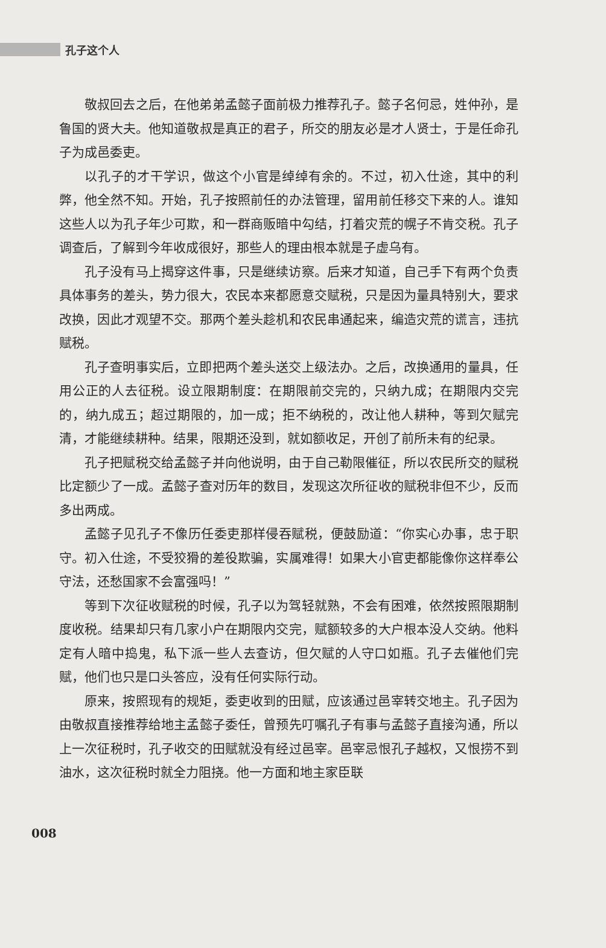孔子这个人
敬叔回去之后，在他弟弟孟懿子面前极力推荐孔子。懿子名何忌，姓仲孙，是鲁国的贤大夫。他知道敬叔是真正的君子，所交的朋友必是才人贤士，于是任命孔子为成邑委吏。
以孔子的才干学识，做这个小官是绰绰有余的。不过，初入仕途，其中的利弊，他全然不知。开始，孔子按照前任的办法管理，留用前任移交下来的人。谁知这些人以为孔子年少可欺，和一群商贩暗中勾结，打着灾荒的幌子不肯交税。孔子调查后，了解到今年收成很好，那些人的理由根本就是子虚乌有。
孔子没有马上揭穿这件事，只是继续访察。后来才知道，自己手下有两个负责具体事务的差头，势力很大，农民本来都愿意交赋税，只是因为量具特别大，要求改换，因此才观望不交。那两个差头趁机和农民串通起来，编造灾荒的谎言，违抗赋税。
孔子查明事实后，立即把两个差头送交上级法办。之后，改换通用的量具，任用公正的人去征税。设立限期制度：在期限前交完的，只纳九成；在期限内交完的，纳九成五；超过期限的，加一成；拒不纳税的，改让他人耕种，等到欠赋完清，才能继续耕种。结果，限期还没到，就如额收足，开创了前所未有的纪录。
孔子把赋税交给孟懿子并向他说明，由于自己勒限催征，所以农民所交的赋税比定额少了一成。孟懿子查对历年的数目，发现这次所征收的赋税非但不少，反而多出两成。
孟懿子见孔子不像历任委吏那样侵吞赋税，便鼓励道：“你实心办事，忠于职守。初入仕途，不受狡猾的差役欺骗，实属难得！如果大小官吏都能像你这样奉公守法，还愁国家不会富强吗！”
等到下次征收赋税的时候，孔子以为驾轻就熟，不会有困难，依然按照限期制度收税。结果却只有几家小户在期限内交完，赋额较多的大户根本没人交纳。他料定有人暗中捣鬼，私下派一些人去查访，但欠赋的人守口如瓶。孔子去催他们完赋，他们也只是口头答应，没有任何实际行动。
原来，按照现有的规矩，委吏收到的田赋，应该通过邑宰转交地主。孔子因为由敬叔直接推荐给地主孟懿子委任，曾预先叮嘱孔子有事与孟懿子直接沟通，所以上一次征税时，孔子收交的田赋就没有经过邑宰。邑宰忌恨孔子越权，又恨捞不到油水，这次征税时就全力阻挠。他一方面和地主家臣联
008